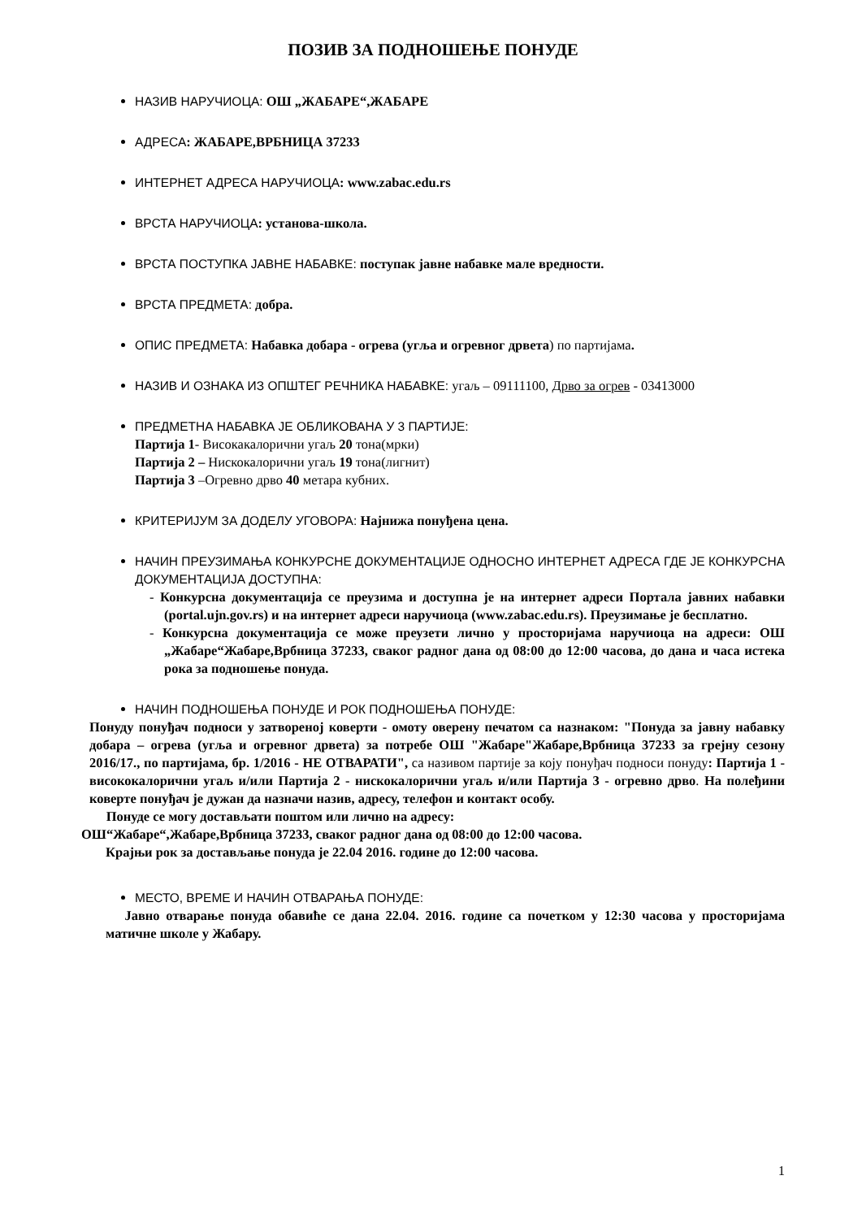ПОЗИВ ЗА ПОДНОШЕЊЕ ПОНУДЕ
НАЗИВ НАРУЧИОЦА: ОШ „ЖАБАРЕ“,ЖАБАРЕ
АДРЕСА: ЖАБАРЕ,ВРБНИЦА 37233
ИНТЕРНЕТ АДРЕСА НАРУЧИОЦА: www.zabac.edu.rs
ВРСТА НАРУЧИОЦА: установа-школа.
ВРСТА ПОСТУПКА ЈАВНЕ НАБАВКЕ: поступак јавне набавке мале вредности.
ВРСТА ПРЕДМЕТА: добра.
ОПИС ПРЕДМЕТА: Набавка добара - огрева (угља и огревног дрвета) по партијама.
НАЗИВ И ОЗНАКА ИЗ ОПШТЕГ РЕЧНИКА НАБАВКЕ: угаљ – 09111100, Дрво за огрев - 03413000
ПРЕДМЕТНА НАБАВКА ЈЕ ОБЛИКОВАНА У 3 ПАРТИЈЕ:
Партија 1- Високакалорични угаљ 20 тона(мрки)
Партија 2 – Нискокалорични угаљ 19 тона(лигнит)
Партија 3 –Огревно дрво 40 метара кубних.
КРИТЕРИЈУМ ЗА ДОДЕЛУ УГОВОРА: Најнижа понуђена цена.
НАЧИН ПРЕУЗИМАЊА КОНКУРСНЕ ДОКУМЕНТАЦИЈЕ ОДНОСНО ИНТЕРНЕТ АДРЕСА ГДЕ ЈЕ КОНКУРСНА ДОКУМЕНТАЦИЈА ДОСТУПНА:
- Конкурсна документација се преузима и доступна је на интернет адреси Портала јавних набавки (portal.ujn.gov.rs) и на интернет адреси наручиоца (www.zabac.edu.rs). Преузимање је бесплатно.
- Конкурсна документација се може преузети лично у просторијама наручиоца на адреси: ОШ „Жабаре“Жабаре,Врбница 37233, сваког радног дана од 08:00 до 12:00 часова, до дана и часа истека рока за подношење понуда.
НАЧИН ПОДНОШЕЊА ПОНУДЕ И РОК ПОДНОШЕЊА ПОНУДЕ:
Понуду понуђач подноси у затвореној коверти - омоту оверену печатом са назнаком: "Понуда за јавну набавку добара – огрева (угља и огревног дрвета) за потребе ОШ "Жабаре"Жабаре,Врбница 37233 за грејну сезону 2016/17., по партијама, бр. 1/2016 - НЕ ОТВАРАТИ", са називом партије за коју понуђач подноси понуду: Партија 1 - висококалорични угаљ и/или Партија 2 - нискокалорични угаљ и/или Партија 3 - огревно дрво. На полеђини коверте понуђач је дужан да назначи назив, адресу, телефон и контакт особу.
Понуде се могу достављати поштом или лично на адресу:
ОШ“Жабаре“,Жабаре,Врбница 37233, сваког радног дана од 08:00 до 12:00 часова.
Крајњи рок за достављање понуда је 22.04 2016. године до 12:00 часова.
МЕСТО, ВРЕМЕ И НАЧИН ОТВАРАЊА ПОНУДЕ:
Јавно отварање понуда обавиће се дана 22.04. 2016. године са почетком у 12:30 часова у просторијама матичне школе у Жабару.
1